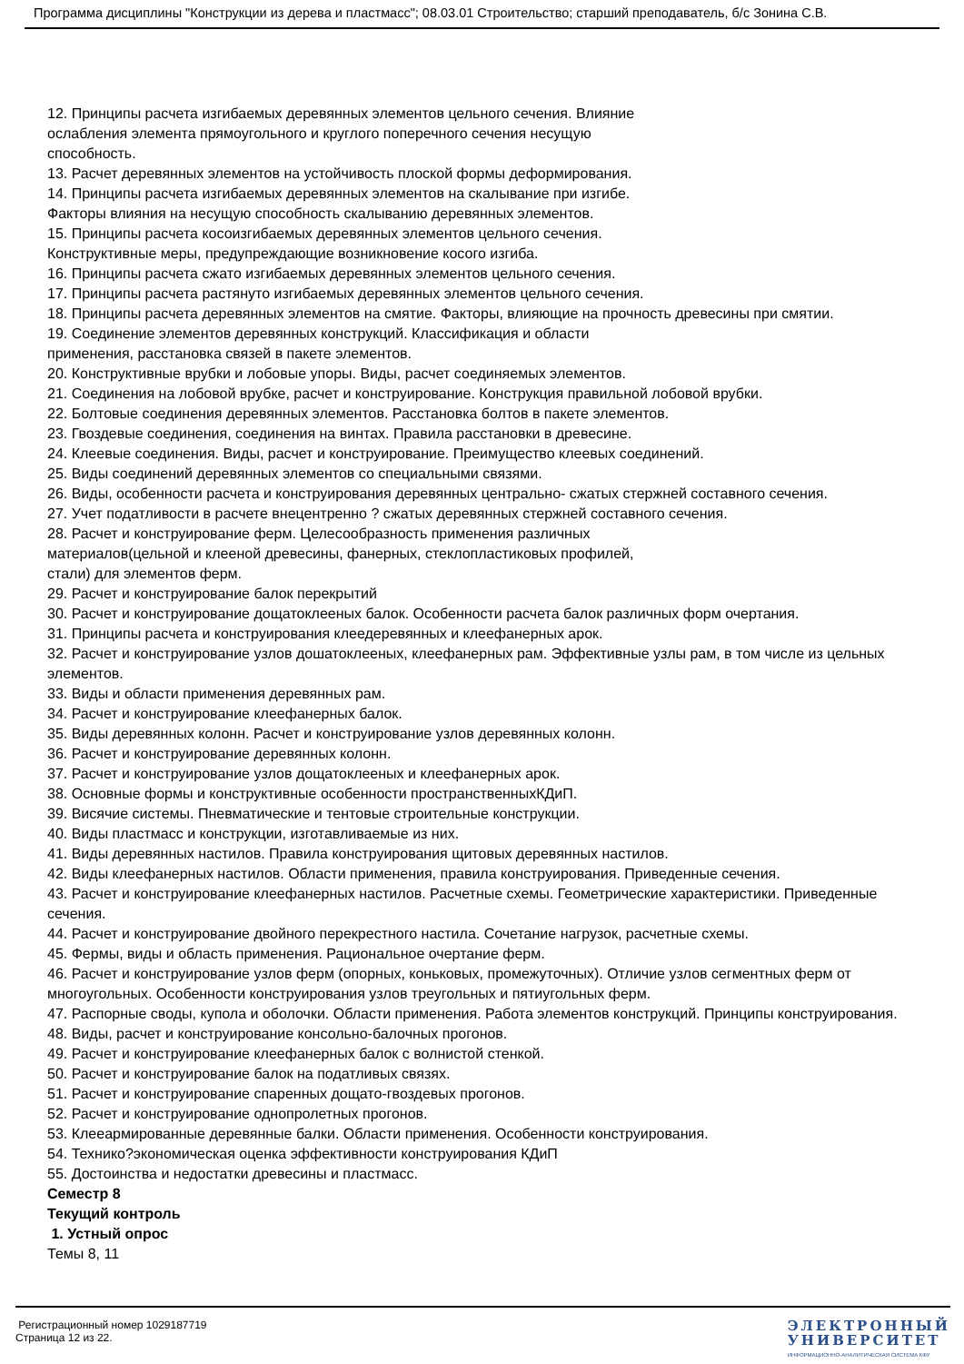Программа дисциплины "Конструкции из дерева и пластмасс"; 08.03.01 Строительство; старший преподаватель, б/с Зонина С.В.
12. Принципы расчета изгибаемых деревянных элементов цельного сечения. Влияние
ослабления элемента прямоугольного и круглого поперечного сечения несущую
способность.
13. Расчет деревянных элементов на устойчивость плоской формы деформирования.
14. Принципы расчета изгибаемых деревянных элементов на скалывание при изгибе.
Факторы влияния на несущую способность скалыванию деревянных элементов.
15. Принципы расчета косоизгибаемых деревянных элементов цельного сечения.
Конструктивные меры, предупреждающие возникновение косого изгиба.
16. Принципы расчета сжато изгибаемых деревянных элементов цельного сечения.
17. Принципы расчета растянуто изгибаемых деревянных элементов цельного сечения.
18. Принципы расчета деревянных элементов на смятие. Факторы, влияющие на прочность древесины при смятии.
19. Соединение элементов деревянных конструкций. Классификация и области
применения, расстановка связей в пакете элементов.
20. Конструктивные врубки и лобовые упоры. Виды, расчет соединяемых элементов.
21. Соединения на лобовой врубке, расчет и конструирование. Конструкция правильной лобовой врубки.
22. Болтовые соединения деревянных элементов. Расстановка болтов в пакете элементов.
23. Гвоздевые соединения, соединения на винтах. Правила расстановки в древесине.
24. Клеевые соединения. Виды, расчет и конструирование. Преимущество клеевых соединений.
25. Виды соединений деревянных элементов со специальными связями.
26. Виды, особенности расчета и конструирования деревянных центрально- сжатых стержней составного сечения.
27. Учет податливости в расчете внецентренно ? сжатых деревянных стержней составного сечения.
28. Расчет и конструирование ферм. Целесообразность применения различных
материалов(цельной и клееной древесины, фанерных, стеклопластиковых профилей,
стали) для элементов ферм.
29. Расчет и конструирование балок перекрытий
30. Расчет и конструирование дощатоклееных балок. Особенности расчета балок различных форм очертания.
31. Принципы расчета и конструирования клеедеревянных и клеефанерных арок.
32. Расчет и конструирование узлов дошатоклееных, клеефанерных рам. Эффективные узлы рам, в том числе из цельных элементов.
33. Виды и области применения деревянных рам.
34. Расчет и конструирование клеефанерных балок.
35. Виды деревянных колонн. Расчет и конструирование узлов деревянных колонн.
36. Расчет и конструирование деревянных колонн.
37. Расчет и конструирование узлов дощатоклееных и клеефанерных арок.
38. Основные формы и конструктивные особенности пространственныхКДиП.
39. Висячие системы. Пневматические и тентовые строительные конструкции.
40. Виды пластмасс и конструкции, изготавливаемые из них.
41. Виды деревянных настилов. Правила конструирования щитовых деревянных настилов.
42. Виды клеефанерных настилов. Области применения, правила конструирования. Приведенные сечения.
43. Расчет и конструирование клеефанерных настилов. Расчетные схемы. Геометрические характеристики. Приведенные сечения.
44. Расчет и конструирование двойного перекрестного настила. Сочетание нагрузок, расчетные схемы.
45. Фермы, виды и область применения. Рациональное очертание ферм.
46. Расчет и конструирование узлов ферм (опорных, коньковых, промежуточных). Отличие узлов сегментных ферм от многоугольных. Особенности конструирования узлов треугольных и пятиугольных ферм.
47. Распорные своды, купола и оболочки. Области применения. Работа элементов конструкций. Принципы конструирования.
48. Виды, расчет и конструирование консольно-балочных прогонов.
49. Расчет и конструирование клеефанерных балок с волнистой стенкой.
50. Расчет и конструирование балок на податливых связях.
51. Расчет и конструирование спаренных дощато-гвоздевых прогонов.
52. Расчет и конструирование однопролетных прогонов.
53. Клееармированные деревянные балки. Области применения. Особенности конструирования.
54. Технико?экономическая оценка эффективности конструирования КДиП
55. Достоинства и недостатки древесины и пластмасс.
Семестр 8
Текущий контроль
1. Устный опрос
Темы 8, 11
Регистрационный номер 1029187719
Страница 12 из 22.
ЭЛЕКТРОННЫЙ
УНИВЕРСИТЕТ
ИНФОРМАЦИОННО-АНАЛИТИЧЕСКАЯ СИСТЕМА КФУ